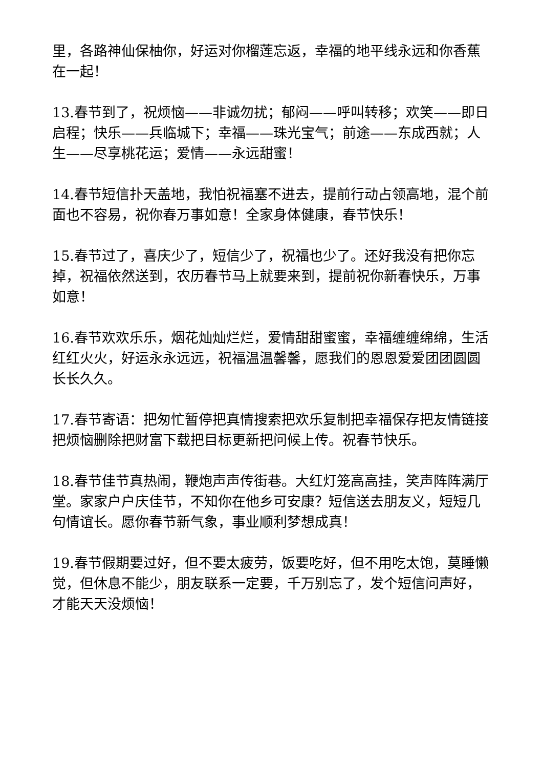里，各路神仙保柚你，好运对你榴莲忘返，幸福的地平线永远和你香蕉在一起！
13.春节到了，祝烦恼——非诚勿扰；郁闷——呼叫转移；欢笑——即日启程；快乐——兵临城下；幸福——珠光宝气；前途——东成西就；人生——尽享桃花运；爱情——永远甜蜜！
14.春节短信扑天盖地，我怕祝福塞不进去，提前行动占领高地，混个前面也不容易，祝你春万事如意！全家身体健康，春节快乐！
15.春节过了，喜庆少了，短信少了，祝福也少了。还好我没有把你忘掉，祝福依然送到，农历春节马上就要来到，提前祝你新春快乐，万事如意！
16.春节欢欢乐乐，烟花灿灿烂烂，爱情甜甜蜜蜜，幸福缠缠绵绵，生活红红火火，好运永永远远，祝福温温馨馨，愿我们的恩恩爱爱团团圆圆长长久久。
17.春节寄语：把匆忙暂停把真情搜索把欢乐复制把幸福保存把友情链接把烦恼删除把财富下载把目标更新把问候上传。祝春节快乐。
18.春节佳节真热闹，鞭炮声声传街巷。大红灯笼高高挂，笑声阵阵满厅堂。家家户户庆佳节，不知你在他乡可安康？短信送去朋友义，短短几句情谊长。愿你春节新气象，事业顺利梦想成真！
19.春节假期要过好，但不要太疲劳，饭要吃好，但不用吃太饱，莫睡懒觉，但休息不能少，朋友联系一定要，千万别忘了，发个短信问声好，才能天天没烦恼！